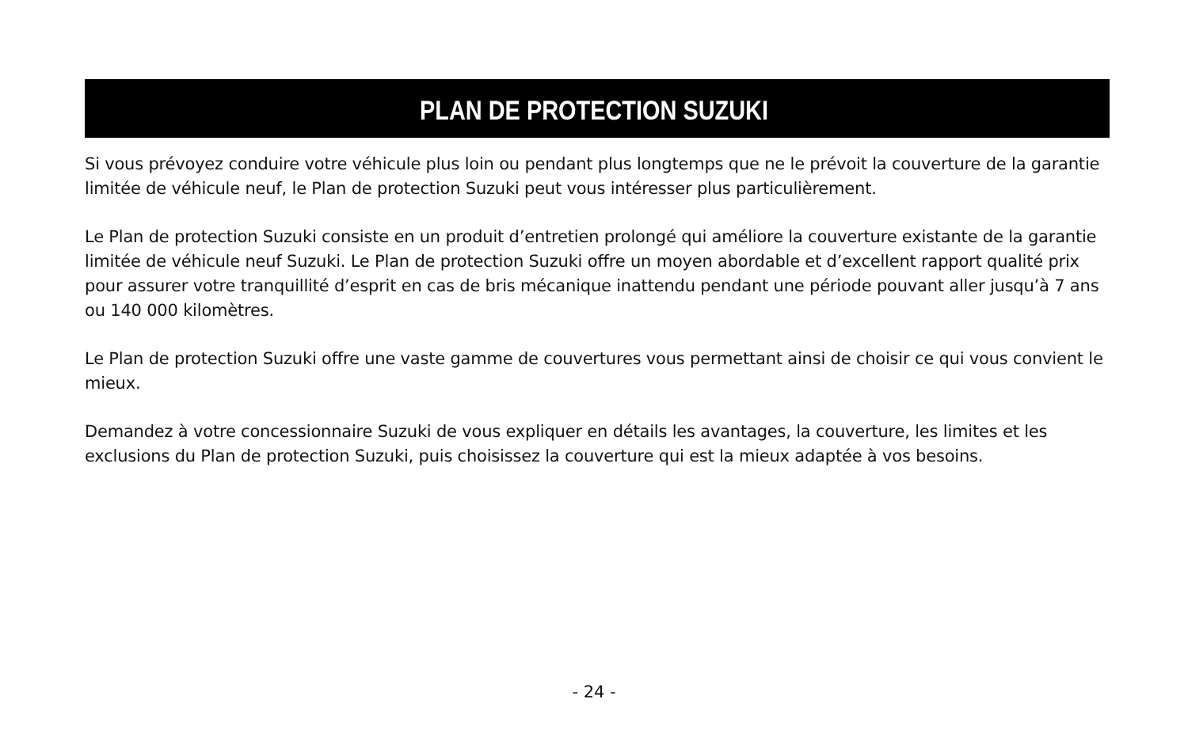PLAN DE PROTECTION SUZUKI
Si vous prévoyez conduire votre véhicule plus loin ou pendant plus longtemps que ne le prévoit la couverture de la garantie limitée de véhicule neuf, le Plan de protection Suzuki peut vous intéresser plus particulièrement.
Le Plan de protection Suzuki consiste en un produit d’entretien prolongé qui améliore la couverture existante de la garantie limitée de véhicule neuf Suzuki. Le Plan de protection Suzuki offre un moyen abordable et d’excellent rapport qualité prix pour assurer votre tranquillité d’esprit en cas de bris mécanique inattendu pendant une période pouvant aller jusqu’à 7 ans ou 140 000 kilomètres.
Le Plan de protection Suzuki offre une vaste gamme de couvertures vous permettant ainsi de choisir ce qui vous convient le mieux.
Demandez à votre concessionnaire Suzuki de vous expliquer en détails les avantages, la couverture, les limites et les exclusions du Plan de protection Suzuki, puis choisissez la couverture qui est la mieux adaptée à vos besoins.
- 24 -